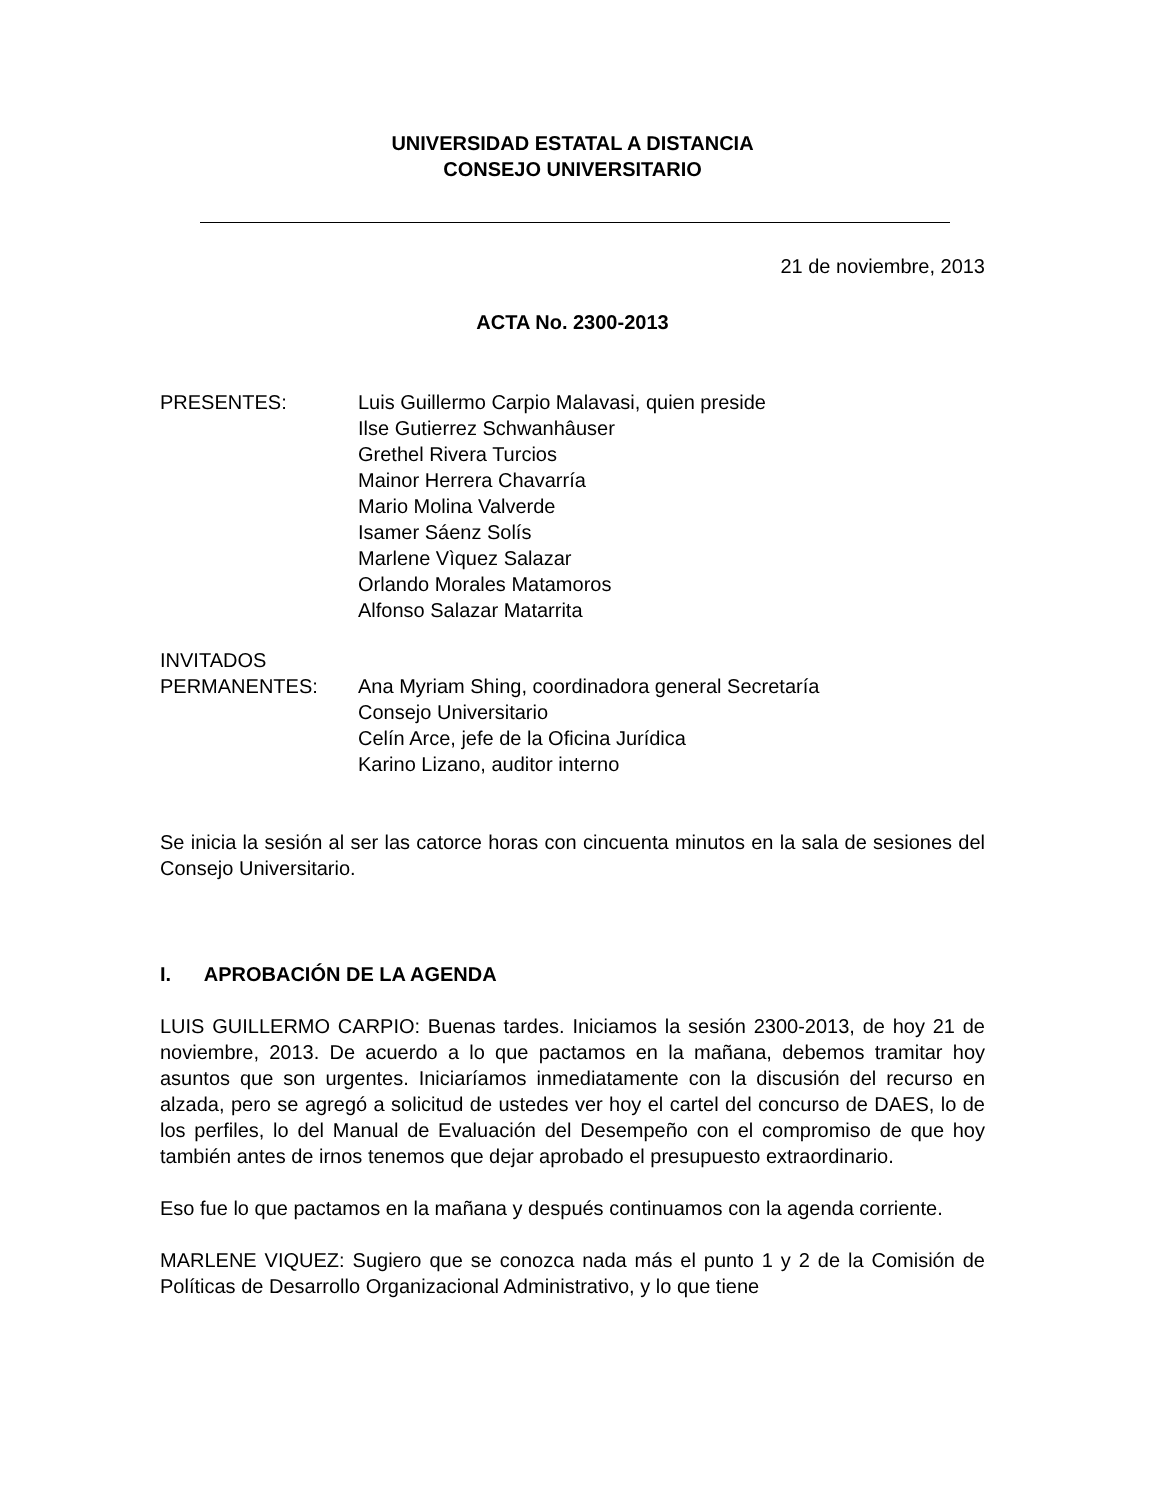UNIVERSIDAD ESTATAL A DISTANCIA
CONSEJO UNIVERSITARIO
21 de noviembre, 2013
ACTA No. 2300-2013
PRESENTES: Luis Guillermo Carpio Malavasi, quien preside
Ilse Gutierrez Schwanhâuser
Grethel Rivera Turcios
Mainor Herrera Chavarría
Mario Molina Valverde
Isamer Sáenz Solís
Marlene Vìquez Salazar
Orlando Morales Matamoros
Alfonso Salazar Matarrita
INVITADOS
PERMANENTES: Ana Myriam Shing, coordinadora general Secretaría
Consejo Universitario
Celín Arce, jefe de la Oficina Jurídica
Karino Lizano, auditor interno
Se inicia la sesión al ser las catorce horas con cincuenta minutos en la sala de sesiones del Consejo Universitario.
I. APROBACIÓN DE LA AGENDA
LUIS GUILLERMO CARPIO: Buenas tardes. Iniciamos la sesión 2300-2013, de hoy 21 de noviembre, 2013. De acuerdo a lo que pactamos en la mañana, debemos tramitar hoy asuntos que son urgentes. Iniciaríamos inmediatamente con la discusión del recurso en alzada, pero se agregó a solicitud de ustedes ver hoy el cartel del concurso de DAES, lo de los perfiles, lo del Manual de Evaluación del Desempeño con el compromiso de que hoy también antes de irnos tenemos que dejar aprobado el presupuesto extraordinario.
Eso fue lo que pactamos en la mañana y después continuamos con la agenda corriente.
MARLENE VIQUEZ: Sugiero que se conozca nada más el punto 1 y 2 de la Comisión de Políticas de Desarrollo Organizacional Administrativo, y lo que tiene